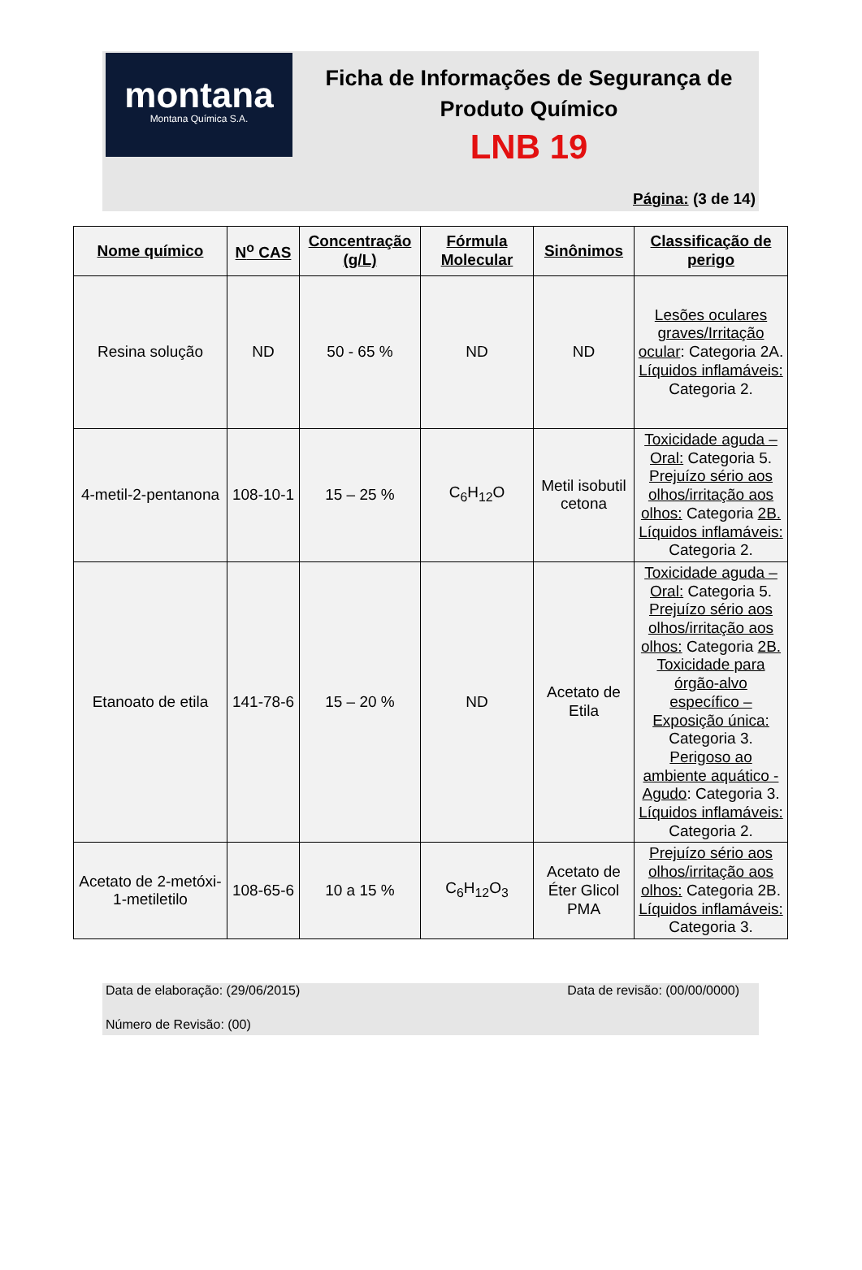montana
Montana Química S.A.
Ficha de Informações de Segurança de Produto Químico
LNB 19
Página: (3 de 14)
| Nome químico | N<sup>o</sup> CAS | Concentração (g/L) | Fórmula Molecular | Sinônimos | Classificação de perigo |
| --- | --- | --- | --- | --- | --- |
| Resina solução | ND | 50 - 65 % | ND | ND | Lesões oculares graves/Irritação ocular : Categoria 2A. Líquidos inflamáveis: Categoria 2. |
| 4-metil-2-pentanona | 108-10-1 | 15 – 25 % | C<sub>6</sub>H<sub>12</sub>O | Metil isobutil cetona | Toxicidade aguda – Oral: Categoria 5. Prejuízo sério aos olhos/irritação aos olhos: Categoria 2B. Líquidos inflamáveis: Categoria 2. |
| Etanoato de etila | 141-78-6 | 15 – 20 % | ND | Acetato de Etila | Toxicidade aguda – Oral: Categoria 5. Prejuízo sério aos olhos/irritação aos olhos: Categoria 2B. Toxicidade para órgão-alvo específico – Exposição única: Categoria 3. Perigoso ao ambiente aquático - Agudo : Categoria 3. Líquidos inflamáveis: Categoria 2. |
| Acetato de 2-metóxi-1-metiletilo | 108-65-6 | 10 a 15 % | C<sub>6</sub>H<sub>12</sub>O<sub>3</sub> | Acetato de Éter Glicol PMA | Prejuízo sério aos olhos/irritação aos olhos: Categoria 2B. Líquidos inflamáveis: Categoria 3. |
Data de elaboração: (29/06/2015) Data de revisão: (00/00/0000)
Número de Revisão: (00)